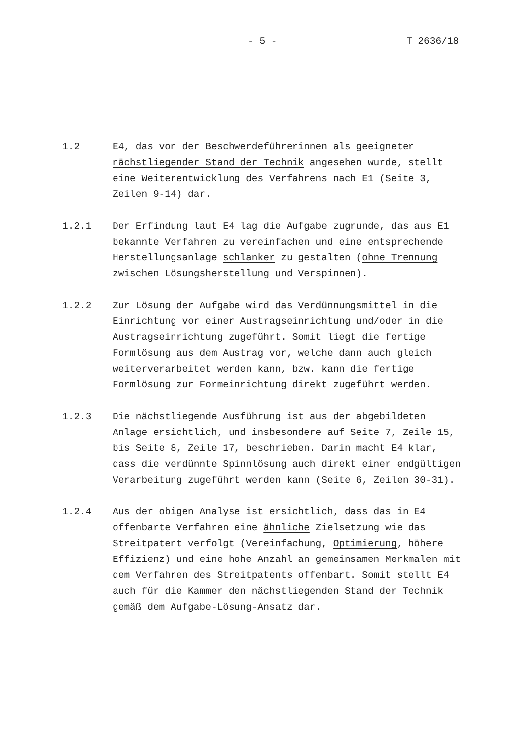- 5 - T 2636/18
1.2 E4, das von der Beschwerdeführerinnen als geeigneter nächstliegender Stand der Technik angesehen wurde, stellt eine Weiterentwicklung des Verfahrens nach E1 (Seite 3, Zeilen 9-14) dar.
1.2.1 Der Erfindung laut E4 lag die Aufgabe zugrunde, das aus E1 bekannte Verfahren zu vereinfachen und eine entsprechende Herstellungsanlage schlanker zu gestalten (ohne Trennung zwischen Lösungsherstellung und Verspinnen).
1.2.2 Zur Lösung der Aufgabe wird das Verdünnungsmittel in die Einrichtung vor einer Austragseinrichtung und/oder in die Austragseinrichtung zugeführt. Somit liegt die fertige Formlösung aus dem Austrag vor, welche dann auch gleich weiterverarbeitet werden kann, bzw. kann die fertige Formlösung zur Formeinrichtung direkt zugeführt werden.
1.2.3 Die nächstliegende Ausführung ist aus der abgebildeten Anlage ersichtlich, und insbesondere auf Seite 7, Zeile 15, bis Seite 8, Zeile 17, beschrieben. Darin macht E4 klar, dass die verdünnte Spinnlösung auch direkt einer endgültigen Verarbeitung zugeführt werden kann (Seite 6, Zeilen 30-31).
1.2.4 Aus der obigen Analyse ist ersichtlich, dass das in E4 offenbarte Verfahren eine ähnliche Zielsetzung wie das Streitpatent verfolgt (Vereinfachung, Optimierung, höhere Effizienz) und eine hohe Anzahl an gemeinsamen Merkmalen mit dem Verfahren des Streitpatents offenbart. Somit stellt E4 auch für die Kammer den nächstliegenden Stand der Technik gemäß dem Aufgabe-Lösung-Ansatz dar.